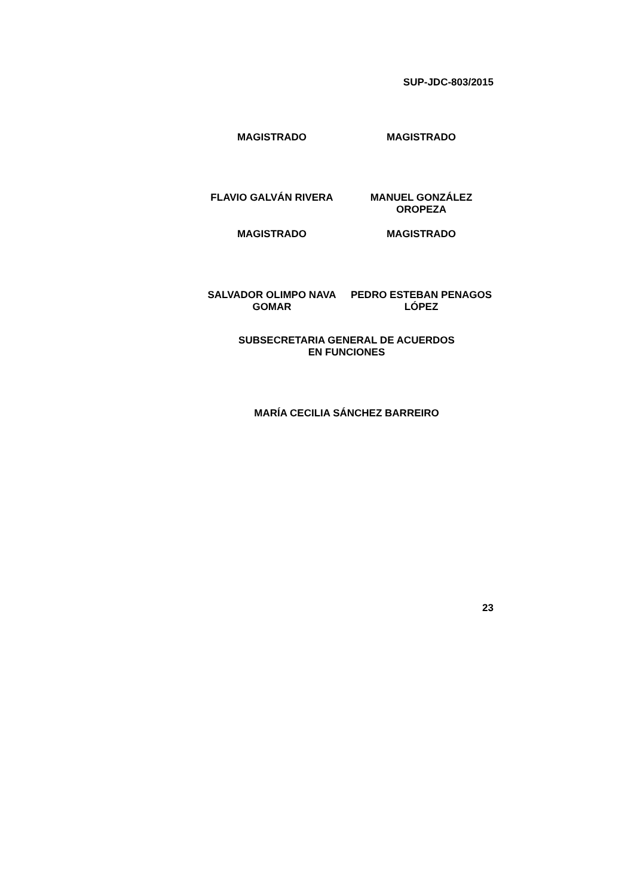SUP-JDC-803/2015
MAGISTRADO MAGISTRADO
FLAVIO GALVÁN RIVERA MANUEL GONZÁLEZ OROPEZA
MAGISTRADO MAGISTRADO
SALVADOR OLIMPO NAVA GOMAR
PEDRO ESTEBAN PENAGOS LÓPEZ
SUBSECRETARIA GENERAL DE ACUERDOS
EN FUNCIONES
MARÍA CECILIA SÁNCHEZ BARREIRO
23